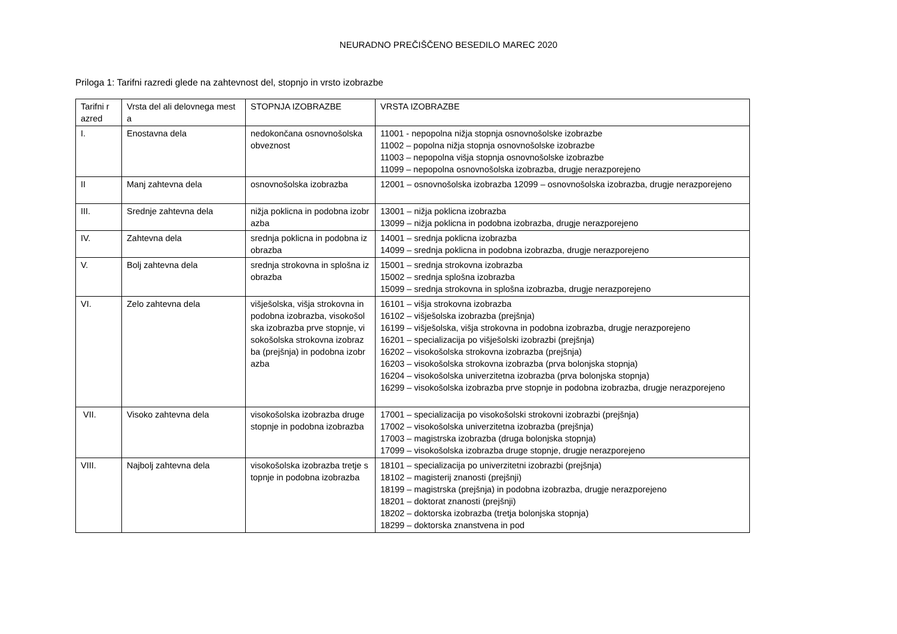NEURADNO PREČIŠČENO BESEDILO MAREC 2020
Priloga 1: Tarifni razredi glede na zahtevnost del, stopnjo in vrsto izobrazbe
| Tarifni r azred | Vrsta del ali delovnega mest a | STOPNJA IZOBRAZBE | VRSTA IZOBRAZBE |
| I. | Enostavna dela | nedokončana osnovnošolska obveznost | 11001 - nepopolna nižja stopnja osnovnošolske izobrazbe 11002 – popolna nižja stopnja osnovnošolske izobrazbe 11003 – nepopolna višja stopnja osnovnošolske izobrazbe 11099 – nepopolna osnovnošolska izobrazba, drugje nerazporejeno |
| II | Manj zahtevna dela | osnovnošolska izobrazba | 12001 – osnovnošolska izobrazba 12099 – osnovnošolska izobrazba, drugje nerazporejeno |
| III. | Srednje zahtevna dela | nižja poklicna in podobna izobr azba | 13001 – nižja poklicna izobrazba 13099 – nižja poklicna in podobna izobrazba, drugje nerazporejeno |
| IV. | Zahtevna dela | srednja poklicna in podobna iz obrazba | 14001 – srednja poklicna izobrazba 14099 – srednja poklicna in podobna izobrazba, drugje nerazporejeno |
| V. | Bolj zahtevna dela | srednja strokovna in splošna iz obrazba | 15001 – srednja strokovna izobrazba 15002 – srednja splošna izobrazba 15099 – srednja strokovna in splošna izobrazba, drugje nerazporejeno |
| VI. | Zelo zahtevna dela | višješolska, višja strokovna in podobna izobrazba, visokošol ska izobrazba prve stopnje, vi sokošolska strokovna izobraz ba (prejšnja) in podobna izobr azba | 16101 – višja strokovna izobrazba 16102 – višješolska izobrazba (prejšnja) 16199 – višješolska, višja strokovna in podobna izobrazba, drugje nerazporejeno 16201 – specializacija po višješolski izobrazbi (prejšnja) 16202 – visokošolska strokovna izobrazba (prejšnja) 16203 – visokošolska strokovna izobrazba (prva bolonjska stopnja) 16204 – visokošolska univerzitetna izobrazba (prva bolonjska stopnja) 16299 – visokošolska izobrazba prve stopnje in podobna izobrazba, drugje nerazporejeno |
| VII. | Visoko zahtevna dela | visokošolska izobrazba druge stopnje in podobna izobrazba | 17001 – specializacija po visokošolski strokovni izobrazbi (prejšnja) 17002 – visokošolska univerzitetna izobrazba (prejšnja) 17003 – magistrska izobrazba (druga bolonjska stopnja) 17099 – visokošolska izobrazba druge stopnje, drugje nerazporejeno |
| VIII. | Najbolj zahtevna dela | visokošolska izobrazba tretje s topnje in podobna izobrazba | 18101 – specializacija po univerzitetni izobrazbi (prejšnja) 18102 – magisterij znanosti (prejšnji) 18199 – magistrska (prejšnja) in podobna izobrazba, drugje nerazporejeno 18201 – doktorat znanosti (prejšnji) 18202 – doktorska izobrazba (tretja bolonjska stopnja) 18299 – doktorska znanstvena in pod |